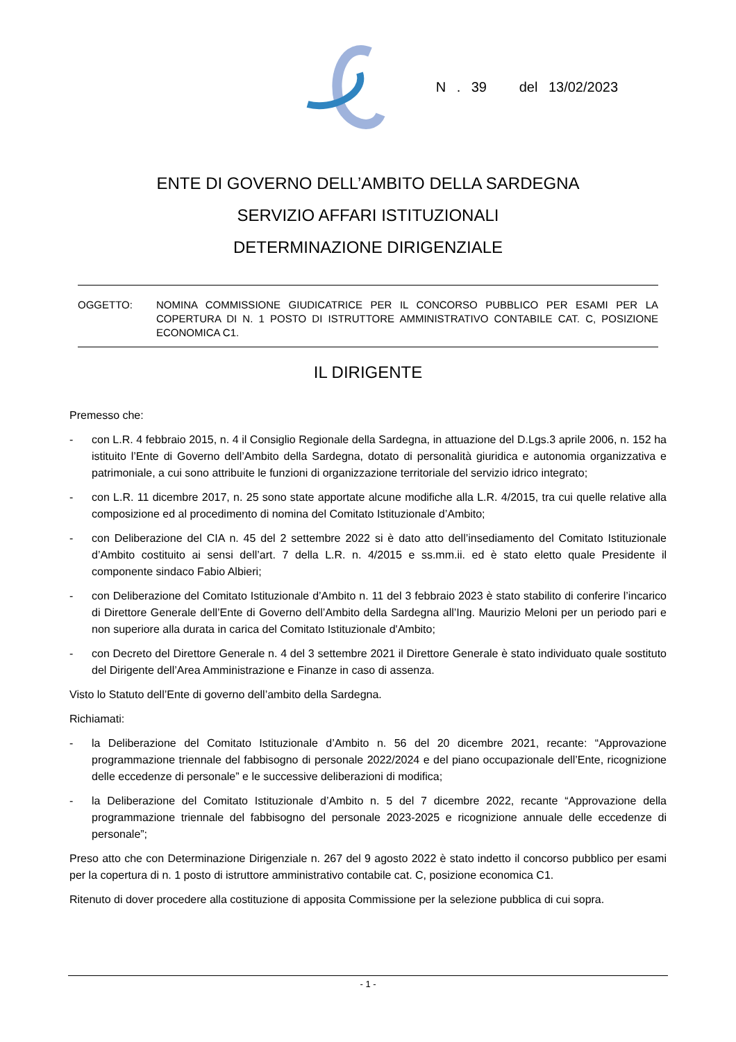N . 39 del 13/02/2023
ENTE DI GOVERNO DELL’AMBITO DELLA SARDEGNA
SERVIZIO AFFARI ISTITUZIONALI
DETERMINAZIONE DIRIGENZIALE
OGGETTO: NOMINA COMMISSIONE GIUDICATRICE PER IL CONCORSO PUBBLICO PER ESAMI PER LA COPERTURA DI N. 1 POSTO DI ISTRUTTORE AMMINISTRATIVO CONTABILE CAT. C, POSIZIONE ECONOMICA C1.
IL DIRIGENTE
Premesso che:
- con L.R. 4 febbraio 2015, n. 4 il Consiglio Regionale della Sardegna, in attuazione del D.Lgs.3 aprile 2006, n. 152 ha istituito l’Ente di Governo dell’Ambito della Sardegna, dotato di personalità giuridica e autonomia organizzativa e patrimoniale, a cui sono attribuite le funzioni di organizzazione territoriale del servizio idrico integrato;
- con L.R. 11 dicembre 2017, n. 25 sono state apportate alcune modifiche alla L.R. 4/2015, tra cui quelle relative alla composizione ed al procedimento di nomina del Comitato Istituzionale d’Ambito;
- con Deliberazione del CIA n. 45 del 2 settembre 2022 si è dato atto dell’insediamento del Comitato Istituzionale d’Ambito costituito ai sensi dell’art. 7 della L.R. n. 4/2015 e ss.mm.ii. ed è stato eletto quale Presidente il componente sindaco Fabio Albieri;
- con Deliberazione del Comitato Istituzionale d’Ambito n. 11 del 3 febbraio 2023 è stato stabilito di conferire l’incarico di Direttore Generale dell’Ente di Governo dell’Ambito della Sardegna all’Ing. Maurizio Meloni per un periodo pari e non superiore alla durata in carica del Comitato Istituzionale d'Ambito;
- con Decreto del Direttore Generale n. 4 del 3 settembre 2021 il Direttore Generale è stato individuato quale sostituto del Dirigente dell’Area Amministrazione e Finanze in caso di assenza.
Visto lo Statuto dell’Ente di governo dell’ambito della Sardegna.
Richiamati:
- la Deliberazione del Comitato Istituzionale d’Ambito n. 56 del 20 dicembre 2021, recante: “Approvazione programmazione triennale del fabbisogno di personale 2022/2024 e del piano occupazionale dell’Ente, ricognizione delle eccedenze di personale” e le successive deliberazioni di modifica;
- la Deliberazione del Comitato Istituzionale d’Ambito n. 5 del 7 dicembre 2022, recante “Approvazione della programmazione triennale del fabbisogno del personale 2023-2025 e ricognizione annuale delle eccedenze di personale”;
Preso atto che con Determinazione Dirigenziale n. 267 del 9 agosto 2022 è stato indetto il concorso pubblico per esami per la copertura di n. 1 posto di istruttore amministrativo contabile cat. C, posizione economica C1.
Ritenuto di dover procedere alla costituzione di apposita Commissione per la selezione pubblica di cui sopra.
- 1 -